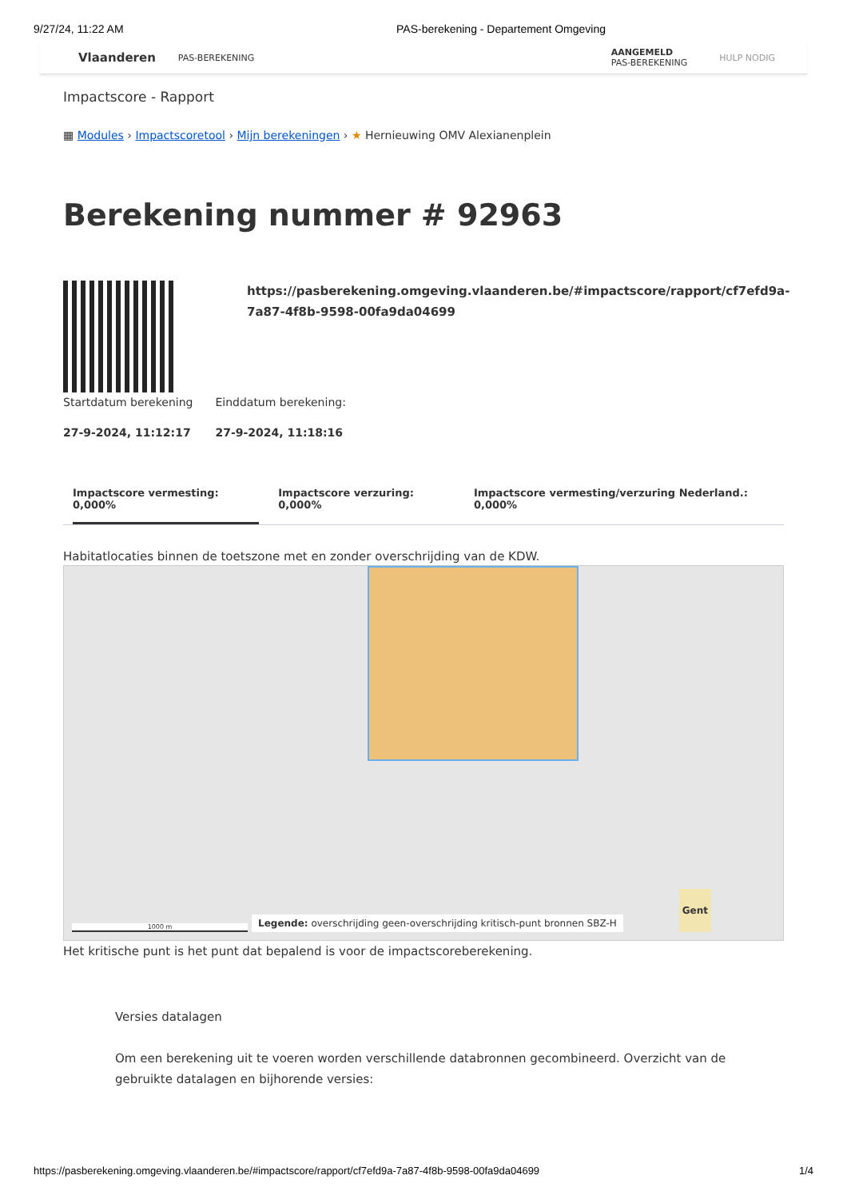9/27/24, 11:22 AM PAS-berekening - Departement Omgeving
Vlaanderen PAS-BEREKENING
AANGEMELD
PAS-BEREKENING HULP NODIG
Impactscore - Rapport
▦ Modules › Impactscoretool › Mijn berekeningen › ★ Hernieuwing OMV Alexianenplein
Berekening nummer # 92963
https://pasberekening.omgeving.vlaanderen.be/#impactscore/rapport/cf7efd9a-7a87-4f8b-9598-00fa9da04699
Startdatum berekening
27-9-2024, 11:12:17
Einddatum berekening:
27-9-2024, 11:18:16
Impactscore vermesting: 0,000% Impactscore verzuring: 0,000% Impactscore vermesting/verzuring Nederland.: 0,000%
Habitatlocaties binnen de toetszone met en zonder overschrijding van de KDW.
1000 m
Legende: overschrijding geen-overschrijding kritisch-punt bronnen SBZ-H
Gent
Het kritische punt is het punt dat bepalend is voor de impactscoreberekening.
Versies datalagen
Om een berekening uit te voeren worden verschillende databronnen gecombineerd. Overzicht van de gebruikte datalagen en bijhorende versies:
https://pasberekening.omgeving.vlaanderen.be/#impactscore/rapport/cf7efd9a-7a87-4f8b-9598-00fa9da04699 1/4